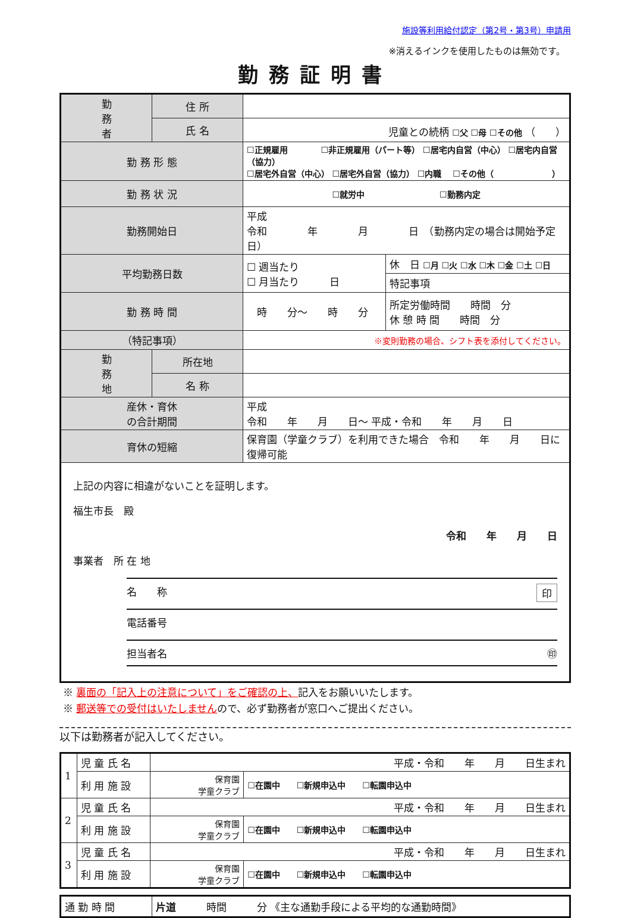施設等利用給付認定（第2号・第3号）申請用
※消えるインクを使用したものは無効です。
勤務証明書
| 勤 務 者 | 住 所 | | | |
| | 氏 名 | 児童との続柄 ☐父 ☐母 ☐その他 （ ） | | |
| 勤 務 形 態 | | ☐正規雇用 ☐非正規雇用（パート等） ☐居宅内自営（中心） ☐居宅内自営（協力） ☐居宅外自営（中心） ☐居宅外自営（協力） ☐内職 ☐その他（ ） | | |
| 勤 務 状 況 | | ☐就労中 ☐勤務内定 | | |
| 勤務開始日 | | 平成 令和 年 月 日 （勤務内定の場合は開始予定日） | | |
| 平均勤務日数 | | ☐ 週当たり ☐ 月当たり 日 | 休 日 ☐月 ☐火 ☐水 ☐木 ☐金 ☐土 ☐日 | |
| | | | 特記事項 | |
| 勤 務 時 間 | | 時 分～ 時 分 | | 所定労働時間 時間 分 休 憩 時 間 時間 分 |
| （特記事項） | | ※変則勤務の場合、シフト表を添付してください。 | | |
| 勤 務 地 | 所在地 | | | |
| | 名 称 | | | |
| 産休・育休 の合計期間 | | 平成 令和 年 月 日～ 平成・令和 年 月 日 | | |
| 育休の短縮 | | 保育園（学童クラブ）を利用できた場合 令和 年 月 日に復帰可能 | | |
| 上記の内容に相違がないことを証明します。 福生市長 殿 令和 年 月 日 事業者 所 在 地 名 称 印 電話番号 担当者名 ㊞ | | | | |
※ 裏面の「記入上の注意について」をご確認の上、記入をお願いいたします。
※ 郵送等での受付はいたしませんので、必ず勤務者が窓口へご提出ください。
以下は勤務者が記入してください。
| 1 | 児 童 氏 名 | 平成・令和 年 月 日生まれ | |
| | 利 用 施 設 | 保育園 学童クラブ | ☐在園中 ☐新規申込中 ☐転園申込中 |
| 2 | 児 童 氏 名 | 平成・令和 年 月 日生まれ | |
| | 利 用 施 設 | 保育園 学童クラブ | ☐在園中 ☐新規申込中 ☐転園申込中 |
| 3 | 児 童 氏 名 | 平成・令和 年 月 日生まれ | |
| | 利 用 施 設 | 保育園 学童クラブ | ☐在園中 ☐新規申込中 ☐転園申込中 |
| 通 勤 時 間 | 片道 時間 分 《主な通勤手段による平均的な通勤時間》 |